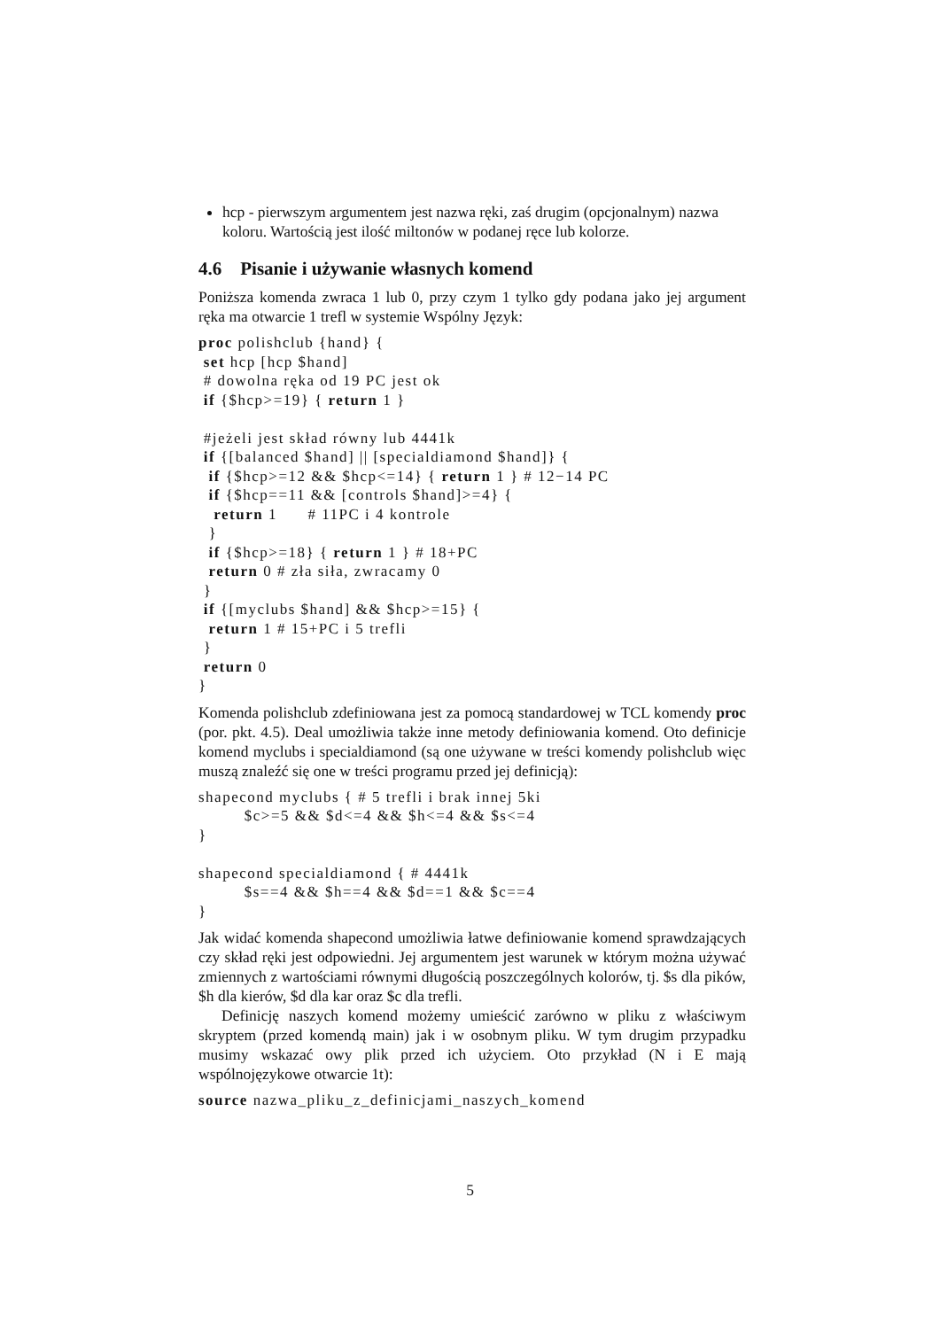hcp - pierwszym argumentem jest nazwa ręki, zaś drugim (opcjonalnym) nazwa koloru. Wartością jest ilość miltonów w podanej ręce lub kolorze.
4.6 Pisanie i używanie własnych komend
Poniższa komenda zwraca 1 lub 0, przy czym 1 tylko gdy podana jako jej argument ręka ma otwarcie 1 trefl w systemie Wspólny Język:
proc polishclub {hand} {
 set hcp [hcp $hand]
 # dowolna ręka od 19 PC jest ok
 if {$hcp>=19} { return 1 }

 #jeżeli jest skład równy lub 4441k
 if {[balanced $hand] || [specialdiamond $hand]} {
  if {$hcp>=12 && $hcp<=14} { return 1 } # 12−14 PC
  if {$hcp==11 && [controls $hand]>=4} {
   return 1      # 11PC i 4 kontrole
  }
  if {$hcp>=18} { return 1 } # 18+PC
  return 0 # zła siła, zwracamy 0
 }
 if {[myclubs $hand] && $hcp>=15} {
  return 1 # 15+PC i 5 trefli
 }
 return 0
}
Komenda polishclub zdefiniowana jest za pomocą standardowej w TCL komendy proc (por. pkt. 4.5). Deal umożliwia także inne metody definiowania komend. Oto definicje komend myclubs i specialdiamond (są one używane w treści komendy polishclub więc muszą znaleźć się one w treści programu przed jej definicją):
shapecond myclubs { # 5 trefli i brak innej 5ki
         $c>=5 && $d<=4 && $h<=4 && $s<=4
}

shapecond specialdiamond { # 4441k
         $s==4 && $h==4 && $d==1 && $c==4
}
Jak widać komenda shapecond umożliwia łatwe definiowanie komend sprawdzających czy skład ręki jest odpowiedni. Jej argumentem jest warunek w którym można używać zmiennych z wartościami równymi długością poszczególnych kolorów, tj. $s dla pików, $h dla kierów, $d dla kar oraz $c dla trefli.
Definicję naszych komend możemy umieścić zarówno w pliku z właściwym skryptem (przed komendą main) jak i w osobnym pliku. W tym drugim przypadku musimy wskazać owy plik przed ich użyciem. Oto przykład (N i E mają wspólnojęzykowe otwarcie 1t):
source nazwa_pliku_z_definicjami_naszych_komend
5